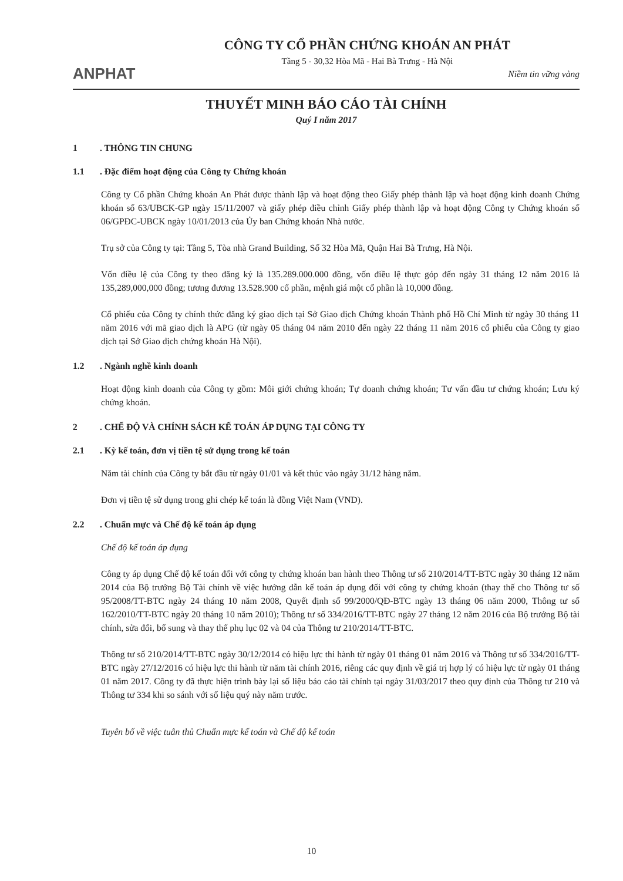ANPHAT
CÔNG TY CỔ PHẦN CHỨNG KHOÁN AN PHÁT
Tầng 5 - 30,32 Hòa Mã - Hai Bà Trưng - Hà Nội
Niềm tin vững vàng
THUYẾT MINH BÁO CÁO TÀI CHÍNH
Quý I năm 2017
1. THÔNG TIN CHUNG
1.1. Đặc điểm hoạt động của Công ty Chứng khoán
Công ty Cổ phần Chứng khoán An Phát được thành lập và hoạt động theo Giấy phép thành lập và hoạt động kinh doanh Chứng khoán số 63/UBCK-GP ngày 15/11/2007 và giấy phép điều chỉnh Giấy phép thành lập và hoạt động Công ty Chứng khoán số 06/GPĐC-UBCK ngày 10/01/2013 của Ủy ban Chứng khoán Nhà nước.
Trụ sở của Công ty tại: Tầng 5, Tòa nhà Grand Building, Số 32 Hòa Mã, Quận Hai Bà Trưng, Hà Nội.
Vốn điều lệ của Công ty theo đăng ký là 135.289.000.000 đồng, vốn điều lệ thực góp đến ngày 31 tháng 12 năm 2016 là 135,289,000,000 đồng; tương đương 13.528.900 cổ phần, mệnh giá một cổ phần là 10,000 đồng.
Cổ phiếu của Công ty chính thức đăng ký giao dịch tại Sở Giao dịch Chứng khoán Thành phố Hồ Chí Minh từ ngày 30 tháng 11 năm 2016 với mã giao dịch là APG (từ ngày 05 tháng 04 năm 2010 đến ngày 22 tháng 11 năm 2016 cổ phiếu của Công ty giao dịch tại Sở Giao dịch chứng khoán Hà Nội).
1.2. Ngành nghề kinh doanh
Hoạt động kinh doanh của Công ty gồm: Môi giới chứng khoán; Tự doanh chứng khoán; Tư vấn đầu tư chứng khoán; Lưu ký chứng khoán.
2. CHẾ ĐỘ VÀ CHÍNH SÁCH KẾ TOÁN ÁP DỤNG TẠI CÔNG TY
2.1. Kỳ kế toán, đơn vị tiền tệ sử dụng trong kế toán
Năm tài chính của Công ty bắt đầu từ ngày 01/01 và kết thúc vào ngày 31/12 hàng năm.
Đơn vị tiền tệ sử dụng trong ghi chép kế toán là đồng Việt Nam (VND).
2.2. Chuẩn mực và Chế độ kế toán áp dụng
Chế độ kế toán áp dụng
Công ty áp dụng Chế độ kế toán đối với công ty chứng khoán ban hành theo Thông tư số 210/2014/TT-BTC ngày 30 tháng 12 năm 2014 của Bộ trưởng Bộ Tài chính về việc hướng dẫn kế toán áp dụng đối với công ty chứng khoán (thay thế cho Thông tư số 95/2008/TT-BTC ngày 24 tháng 10 năm 2008, Quyết định số 99/2000/QĐ-BTC ngày 13 tháng 06 năm 2000, Thông tư số 162/2010/TT-BTC ngày 20 tháng 10 năm 2010); Thông tư số 334/2016/TT-BTC ngày 27 tháng 12 năm 2016 của Bộ trưởng Bộ tài chính, sửa đổi, bổ sung và thay thế phụ lục 02 và 04 của Thông tư 210/2014/TT-BTC.
Thông tư số 210/2014/TT-BTC ngày 30/12/2014 có hiệu lực thi hành từ ngày 01 tháng 01 năm 2016 và Thông tư số 334/2016/TT-BTC ngày 27/12/2016 có hiệu lực thi hành từ năm tài chính 2016, riêng các quy định về giá trị hợp lý có hiệu lực từ ngày 01 tháng 01 năm 2017. Công ty đã thực hiện trình bày lại số liệu báo cáo tài chính tại ngày 31/03/2017 theo quy định của Thông tư 210 và Thông tư 334 khi so sánh với số liệu quý này năm trước.
Tuyên bố về việc tuân thủ Chuẩn mực kế toán và Chế độ kế toán
10